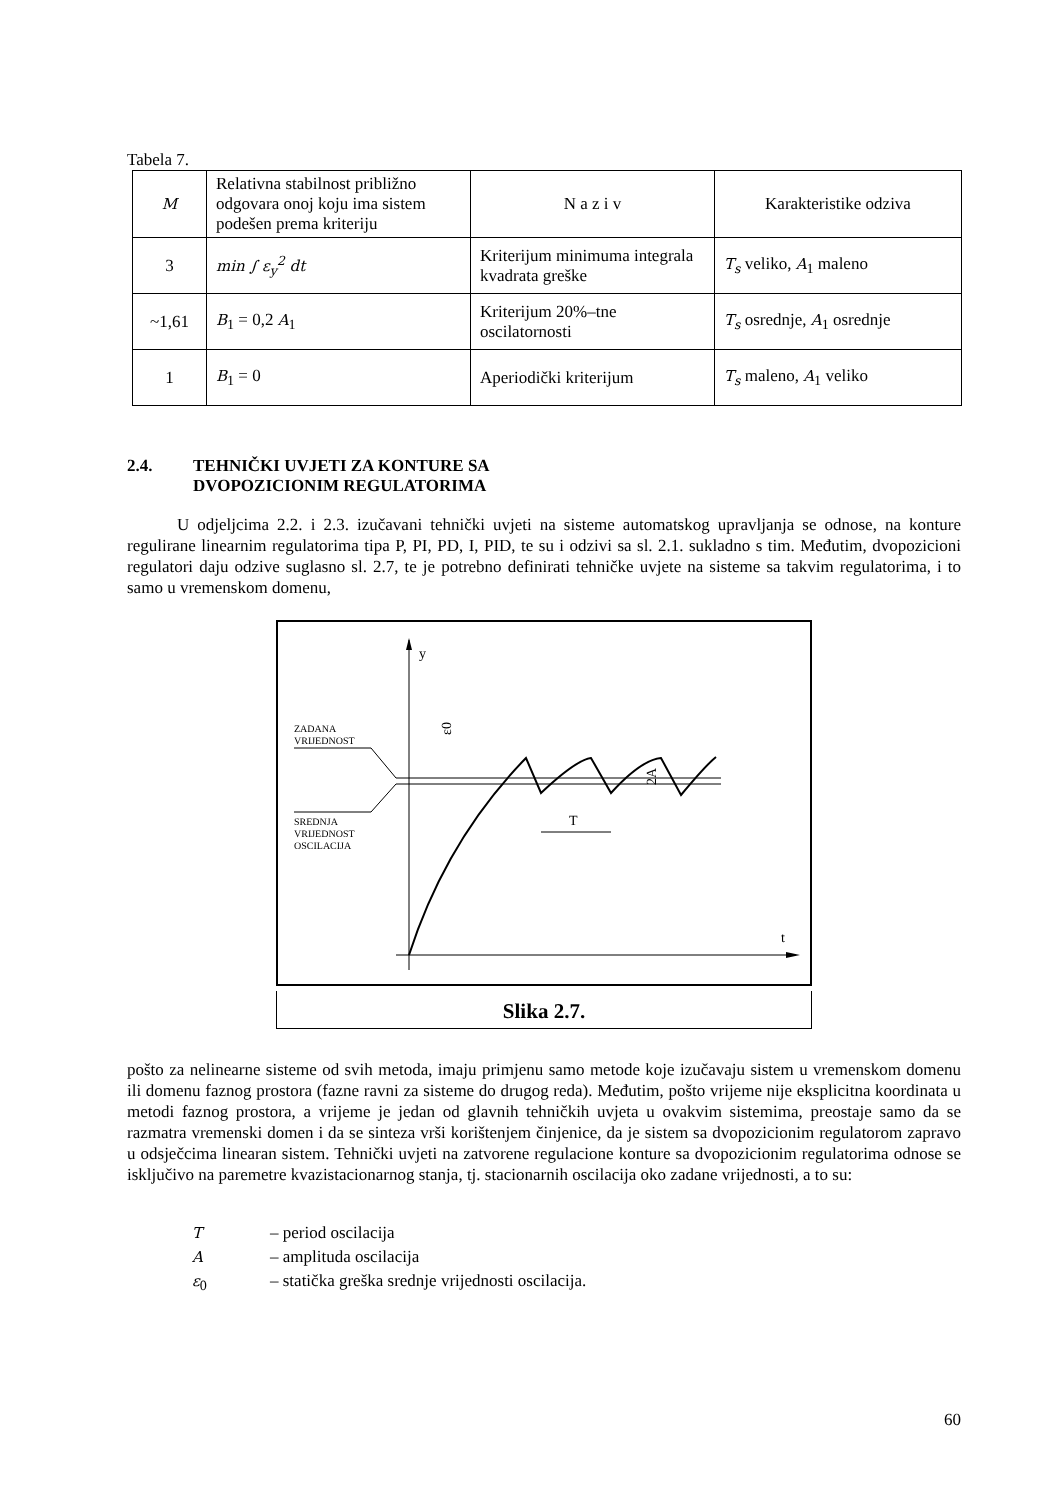Tabela 7.
| M | Relativna stabilnost približno odgovara onoj koju ima sistem podešen prema kriteriju | N a z i v | Karakteristike odziva |
| --- | --- | --- | --- |
| 3 | min ∫ ε<sub>y</sub><sup>2</sup> dt | Kriterijum minimuma integrala kvadrata greške | T<sub>s</sub> veliko, A<sub>1</sub> maleno |
| ~1,61 | B<sub>1</sub> = 0,2 A<sub>1</sub> | Kriterijum 20%–tne oscilatornosti | T<sub>s</sub> osrednje, A<sub>1</sub> osrednje |
| 1 | B<sub>1</sub> = 0 | Aperiodički kriterijum | T<sub>s</sub> maleno, A<sub>1</sub> veliko |
2.4. TEHNIČKI UVJETI ZA KONTURE SA
DVOPOZICIONIM REGULATORIMA
U odjeljcima 2.2. i 2.3. izučavani tehnički uvjeti na sisteme automatskog upravljanja se odnose, na konture regulirane linearnim regulatorima tipa P, PI, PD, I, PID, te su i odzivi sa sl. 2.1. sukladno s tim. Međutim, dvopozicioni regulatori daju odzive suglasno sl. 2.7, te je potrebno definirati tehničke uvjete na sisteme sa takvim regulatorima, i to samo u vremenskom domenu,
y
t
ZADANA
VRIJEDNOST
SREDNJA
VRIJEDNOST
OSCILACIJA
ε0
T
2A
Slika 2.7.
pošto za nelinearne sisteme od svih metoda, imaju primjenu samo metode koje izučavaju sistem u vremenskom domenu ili domenu faznog prostora (fazne ravni za sisteme do drugog reda). Međutim, pošto vrijeme nije eksplicitna koordinata u metodi faznog prostora, a vrijeme je jedan od glavnih tehničkih uvjeta u ovakvim sistemima, preostaje samo da se razmatra vremenski domen i da se sinteza vrši korištenjem činjenice, da je sistem sa dvopozicionim regulatorom zapravo u odsječcima linearan sistem. Tehnički uvjeti na zatvorene regulacione konture sa dvopozicionim regulatorima odnose se isključivo na paremetre kvazistacionarnog stanja, tj. stacionarnih oscilacija oko zadane vrijednosti, a to su:
T – period oscilacija
A – amplituda oscilacija
ε<sub>0</sub> – statička greška srednje vrijednosti oscilacija.
60